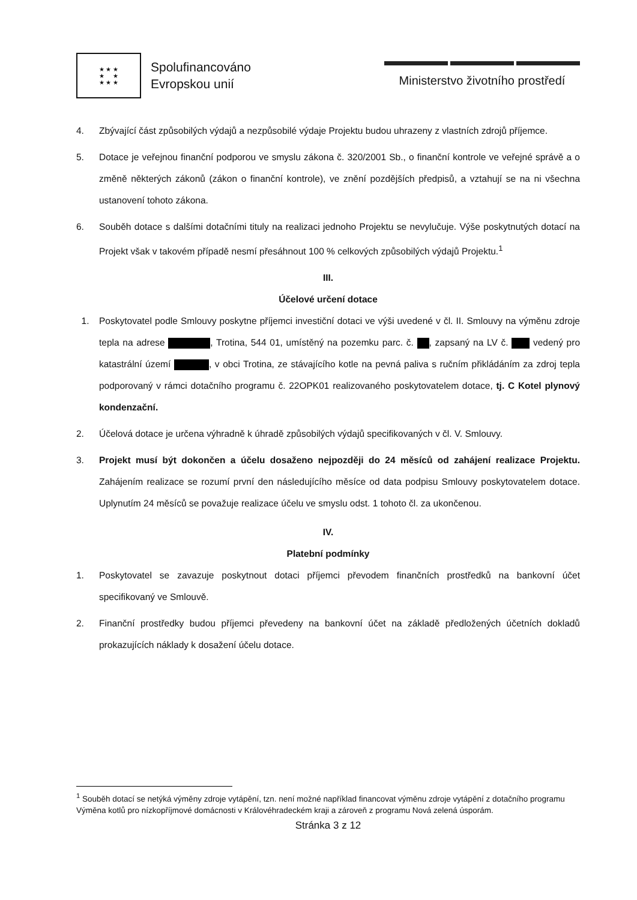★ ★ ★
★ ★
★ ★ ★
Spolufinancováno
Evropskou unií
Ministerstvo životního prostředí
4. Zbývající část způsobilých výdajů a nezpůsobilé výdaje Projektu budou uhrazeny z vlastních zdrojů příjemce.
5. Dotace je veřejnou finanční podporou ve smyslu zákona č. 320/2001 Sb., o finanční kontrole ve veřejné správě a o změně některých zákonů (zákon o finanční kontrole), ve znění pozdějších předpisů, a vztahují se na ni všechna ustanovení tohoto zákona.
6. Souběh dotace s dalšími dotačními tituly na realizaci jednoho Projektu se nevylučuje. Výše poskytnutých dotací na Projekt však v takovém případě nesmí přesáhnout 100 % celkových způsobilých výdajů Projektu.<sup>1</sup>
III.
Účelové určení dotace
1. Poskytovatel podle Smlouvy poskytne příjemci investiční dotaci ve výši uvedené v čl. II. Smlouvy na výměnu zdroje tepla na adrese , Trotina, 544 01, umístěný na pozemku parc. č. , zapsaný na LV č. vedený pro katastrální území , v obci Trotina, ze stávajícího kotle na pevná paliva s ručním přikládáním za zdroj tepla podporovaný v rámci dotačního programu č. 22OPK01 realizovaného poskytovatelem dotace, tj. C Kotel plynový kondenzační.
2. Účelová dotace je určena výhradně k úhradě způsobilých výdajů specifikovaných v čl. V. Smlouvy.
3. Projekt musí být dokončen a účelu dosaženo nejpozději do 24 měsíců od zahájení realizace Projektu. Zahájením realizace se rozumí první den následujícího měsíce od data podpisu Smlouvy poskytovatelem dotace. Uplynutím 24 měsíců se považuje realizace účelu ve smyslu odst. 1 tohoto čl. za ukončenou.
IV.
Platební podmínky
1. Poskytovatel se zavazuje poskytnout dotaci příjemci převodem finančních prostředků na bankovní účet specifikovaný ve Smlouvě.
2. Finanční prostředky budou příjemci převedeny na bankovní účet na základě předložených účetních dokladů prokazujících náklady k dosažení účelu dotace.
<sup>1</sup> Souběh dotací se netýká výměny zdroje vytápění, tzn. není možné například financovat výměnu zdroje vytápění z dotačního programu Výměna kotlů pro nízkopříjmové domácnosti v Královéhradeckém kraji a zároveň z programu Nová zelená úsporám.
Stránka 3 z 12